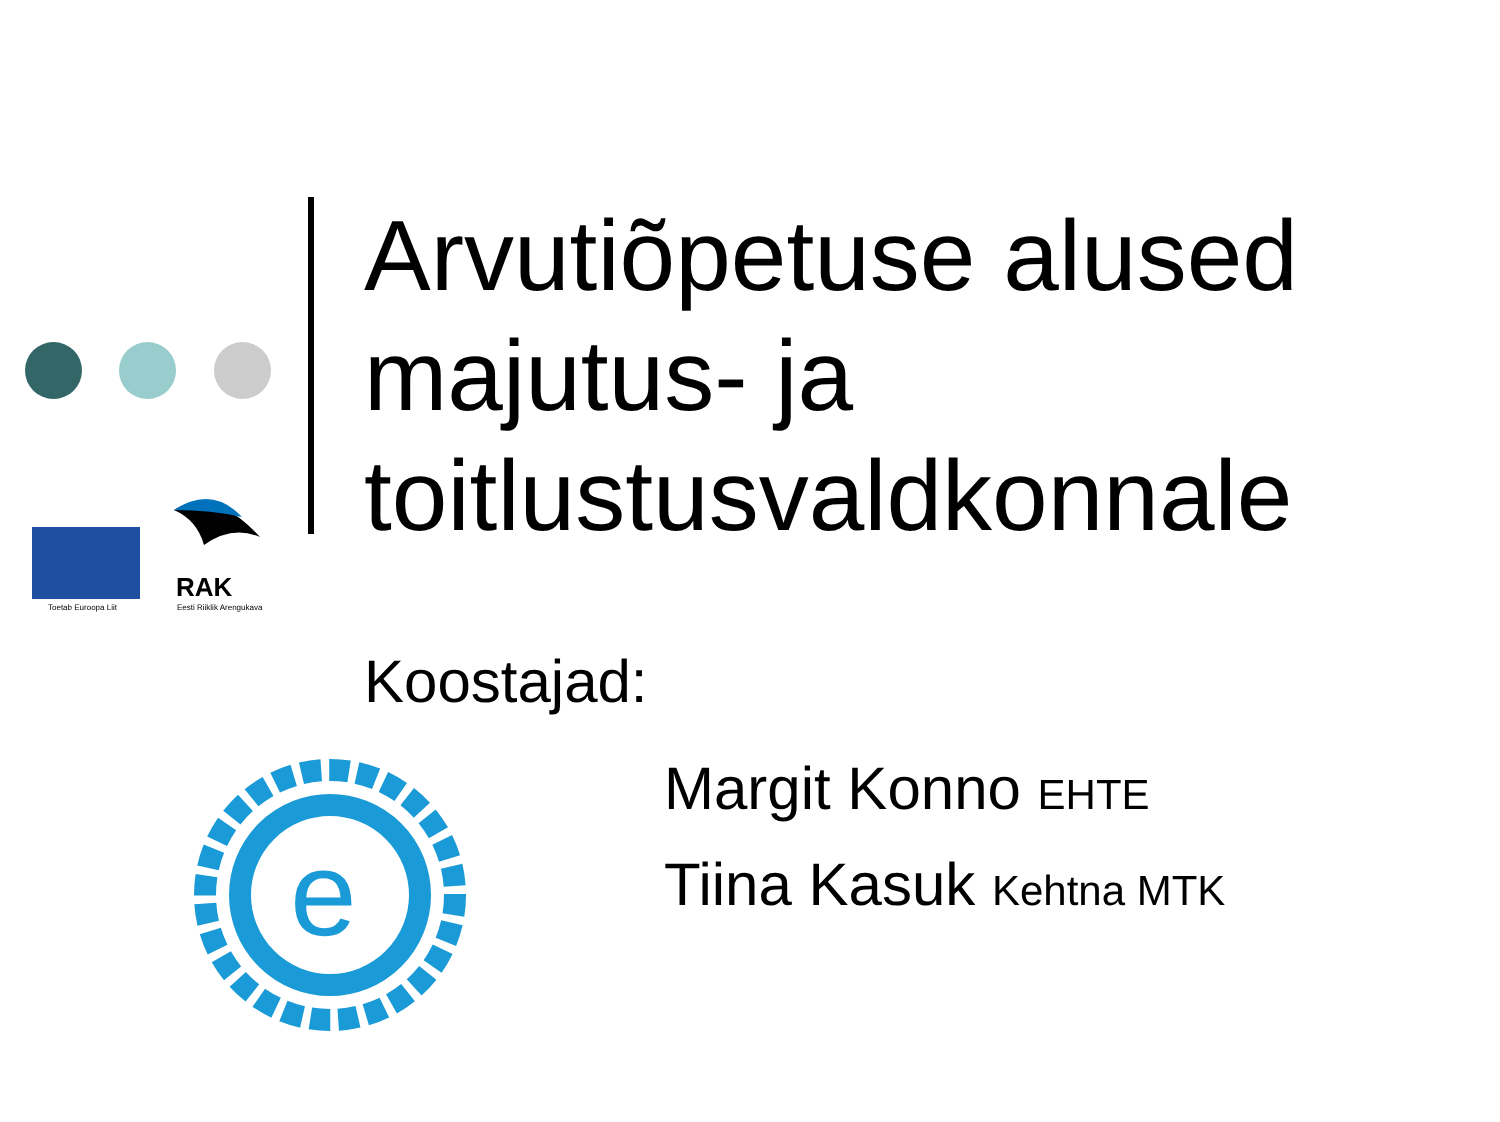Toetab Euroopa Liit
RAK
Eesti Riiklik Arengukava
e
Arvutiõpetuse alused majutus- ja toitlustusvaldkonnale
Koostajad:
Margit Konno EHTE
Tiina Kasuk Kehtna MTK